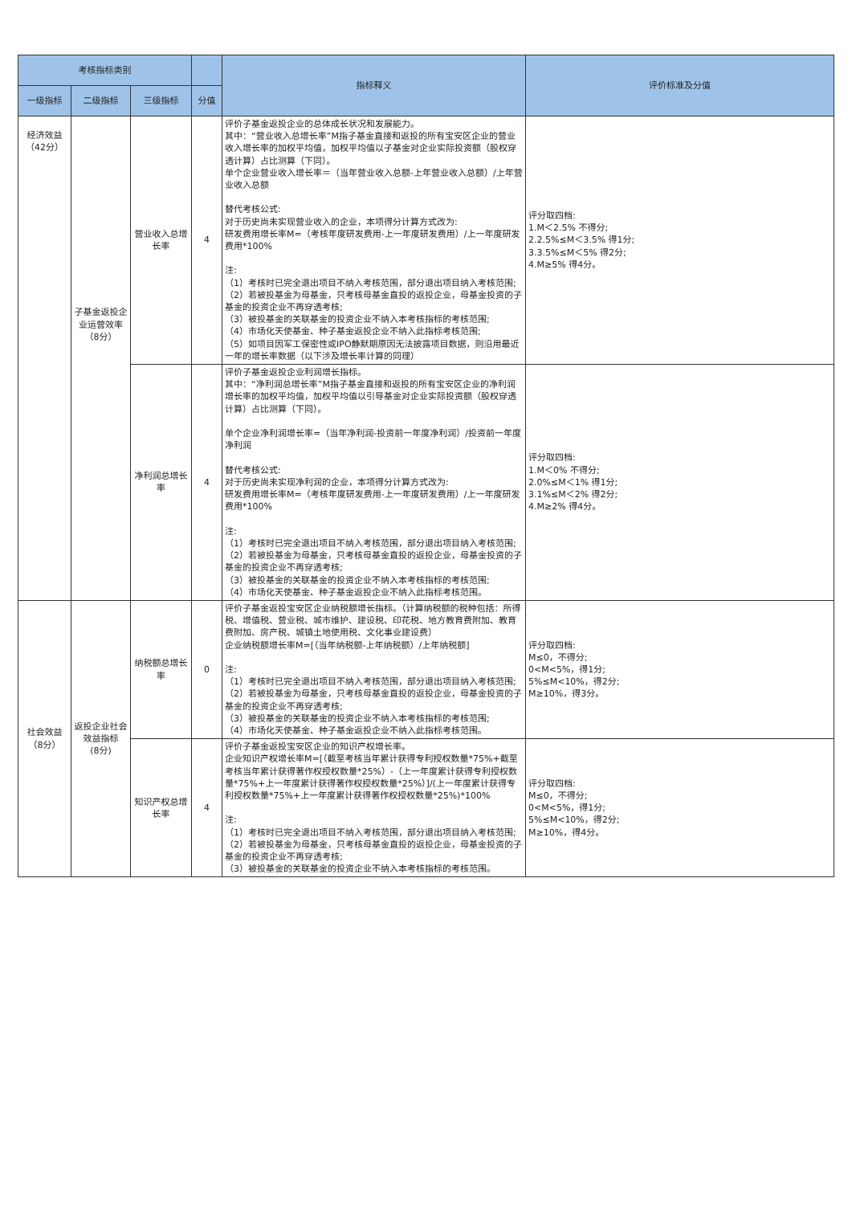| 考核指标类别 | | | | 指标释义 | 评价标准及分值 |
| --- | --- | --- | --- | --- | --- |
| 一级指标 | 二级指标 | 三级指标 | 分值 | | |
| 经济效益 （42分） | 子基金返投企业运营效率 （8分） | 营业收入总增长率 | 4 | 评价子基金返投企业的总体成长状况和发展能力。 其中：“营业收入总增长率”M指子基金直接和返投的所有宝安区企业的营业收入增长率的加权平均值，加权平均值以子基金对企业实际投资额（股权穿透计算）占比测算（下同）。 单个企业营业收入增长率＝（当年营业收入总额-上年营业收入总额）/上年营业收入总额 替代考核公式: 对于历史尚未实现营业收入的企业，本项得分计算方式改为: 研发费用增长率M=（考核年度研发费用-上一年度研发费用）/上一年度研发费用*100% 注: （1）考核时已完全退出项目不纳入考核范围，部分退出项目纳入考核范围; （2）若被投基金为母基金，只考核母基金直投的返投企业，母基金投资的子基金的投资企业不再穿透考核; （3）被投基金的关联基金的投资企业不纳入本考核指标的考核范围; （4）市场化天使基金、种子基金返投企业不纳入此指标考核范围; （5）如项目因军工保密性或IPO静默期原因无法披露项目数据，则沿用最近一年的增长率数据（以下涉及增长率计算的同理） | 评分取四档: 1.M＜2.5% 不得分; 2.2.5%≤M＜3.5% 得1分; 3.3.5%≤M＜5% 得2分; 4.M≥5% 得4分。 |
| | | 净利润总增长率 | 4 | 评价子基金返投企业利润增长指标。 其中：“净利润总增长率”M指子基金直接和返投的所有宝安区企业的净利润增长率的加权平均值，加权平均值以引导基金对企业实际投资额（股权穿透计算）占比测算（下同）。 单个企业净利润增长率=（当年净利润-投资前一年度净利润）/投资前一年度净利润 替代考核公式: 对于历史尚未实现净利润的企业，本项得分计算方式改为: 研发费用增长率M=（考核年度研发费用-上一年度研发费用）/上一年度研发费用*100% 注: （1）考核时已完全退出项目不纳入考核范围，部分退出项目纳入考核范围; （2）若被投基金为母基金，只考核母基金直投的返投企业，母基金投资的子基金的投资企业不再穿透考核; （3）被投基金的关联基金的投资企业不纳入本考核指标的考核范围; （4）市场化天使基金、种子基金返投企业不纳入此指标考核范围。 | 评分取四档: 1.M＜0% 不得分; 2.0%≤M＜1% 得1分; 3.1%≤M＜2% 得2分; 4.M≥2% 得4分。 |
| 社会效益 （8分） | 返投企业社会效益指标 (8分) | 纳税额总增长率 | 0 | 评价子基金返投宝安区企业纳税额增长指标。（计算纳税额的税种包括：所得税、增值税、营业税、城市维护、建设税、印花税、地方教育费附加、教育费附加、房产税、城镇土地使用税、文化事业建设费） 企业纳税额增长率M=[（当年纳税额-上年纳税额）/上年纳税额] 注: （1）考核时已完全退出项目不纳入考核范围，部分退出项目纳入考核范围; （2）若被投基金为母基金，只考核母基金直投的返投企业，母基金投资的子基金的投资企业不再穿透考核; （3）被投基金的关联基金的投资企业不纳入本考核指标的考核范围; （4）市场化天使基金、种子基金返投企业不纳入此指标考核范围。 | 评分取四档: M≤0，不得分; 0<M<5%，得1分; 5%≤M<10%，得2分; M≥10%，得3分。 |
| | | 知识产权总增长率 | 4 | 评价子基金返投宝安区企业的知识产权增长率。 企业知识产权增长率M=[（截至考核当年累计获得专利授权数量*75%+截至考核当年累计获得著作权授权数量*25%）-（上一年度累计获得专利授权数量*75%+上一年度累计获得著作权授权数量*25%）]/(上一年度累计获得专利授权数量*75%+上一年度累计获得著作权授权数量*25%)*100% 注: （1）考核时已完全退出项目不纳入考核范围，部分退出项目纳入考核范围; （2）若被投基金为母基金，只考核母基金直投的返投企业，母基金投资的子基金的投资企业不再穿透考核; （3）被投基金的关联基金的投资企业不纳入本考核指标的考核范围。 | 评分取四档: M≤0，不得分; 0<M<5%，得1分; 5%≤M<10%，得2分; M≥10%，得4分。 |